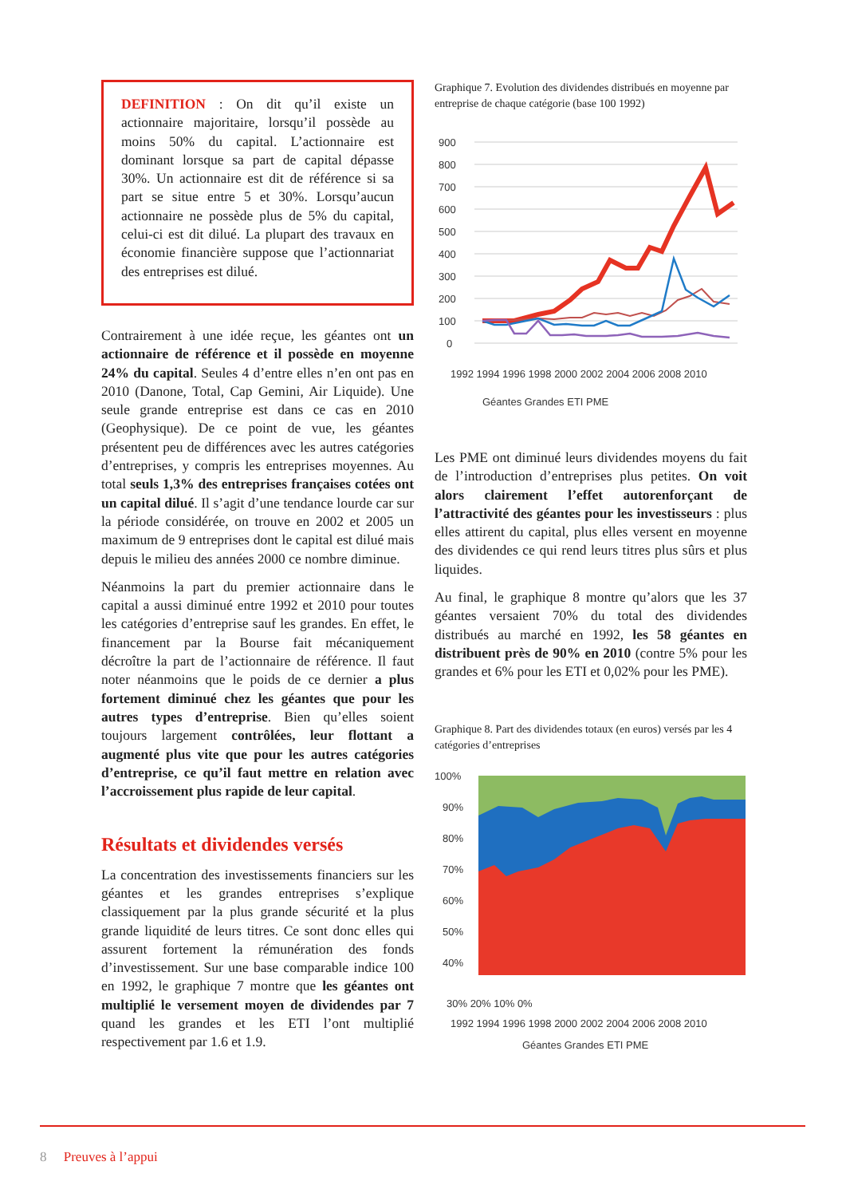DEFINITION : On dit qu’il existe un actionnaire majoritaire, lorsqu’il possède au moins 50% du capital. L’actionnaire est dominant lorsque sa part de capital dépasse 30%. Un actionnaire est dit de référence si sa part se situe entre 5 et 30%. Lorsqu’aucun actionnaire ne possède plus de 5% du capital, celui-ci est dit dilué. La plupart des travaux en économie financière suppose que l’actionnariat des entreprises est dilué.
Contrairement à une idée reçue, les géantes ont un actionnaire de référence et il possède en moyenne 24% du capital. Seules 4 d’entre elles n’en ont pas en 2010 (Danone, Total, Cap Gemini, Air Liquide). Une seule grande entreprise est dans ce cas en 2010 (Geophysique). De ce point de vue, les géantes présentent peu de différences avec les autres catégories d’entreprises, y compris les entreprises moyennes. Au total seuls 1,3% des entreprises françaises cotées ont un capital dilué. Il s’agit d’une tendance lourde car sur la période considérée, on trouve en 2002 et 2005 un maximum de 9 entreprises dont le capital est dilué mais depuis le milieu des années 2000 ce nombre diminue.
Néanmoins la part du premier actionnaire dans le capital a aussi diminué entre 1992 et 2010 pour toutes les catégories d’entreprise sauf les grandes. En effet, le financement par la Bourse fait mécaniquement décroître la part de l’actionnaire de référence. Il faut noter néanmoins que le poids de ce dernier a plus fortement diminué chez les géantes que pour les autres types d’entreprise. Bien qu’elles soient toujours largement contrôlées, leur flottant a augmenté plus vite que pour les autres catégories d’entreprise, ce qu’il faut mettre en relation avec l’accroissement plus rapide de leur capital.
Résultats et dividendes versés
La concentration des investissements financiers sur les géantes et les grandes entreprises s’explique classiquement par la plus grande sécurité et la plus grande liquidité de leurs titres. Ce sont donc elles qui assurent fortement la rémunération des fonds d’investissement. Sur une base comparable indice 100 en 1992, le graphique 7 montre que les géantes ont multiplié le versement moyen de dividendes par 7 quand les grandes et les ETI l’ont multiplié respectivement par 1.6 et 1.9.
Graphique 7. Evolution des dividendes distribués en moyenne par entreprise de chaque catégorie (base 100 1992)
900
800
700
600
500
400
300
200
100
0
1992 1994 1996 1998 2000 2002 2004 2006 2008 2010
Géantes Grandes ETI PME
Les PME ont diminué leurs dividendes moyens du fait de l’introduction d’entreprises plus petites. On voit alors clairement l’effet autorenforçant de l’attractivité des géantes pour les investisseurs : plus elles attirent du capital, plus elles versent en moyenne des dividendes ce qui rend leurs titres plus sûrs et plus liquides.
Au final, le graphique 8 montre qu’alors que les 37 géantes versaient 70% du total des dividendes distribués au marché en 1992, les 58 géantes en distribuent près de 90% en 2010 (contre 5% pour les grandes et 6% pour les ETI et 0,02% pour les PME).
Graphique 8. Part des dividendes totaux (en euros) versés par les 4 catégories d’entreprises
100%
90%
80%
70%
60%
50%
40%
30% 20% 10% 0%
1992 1994 1996 1998 2000 2002 2004 2006 2008 2010
Géantes Grandes ETI PME
8 Preuves à l’appui